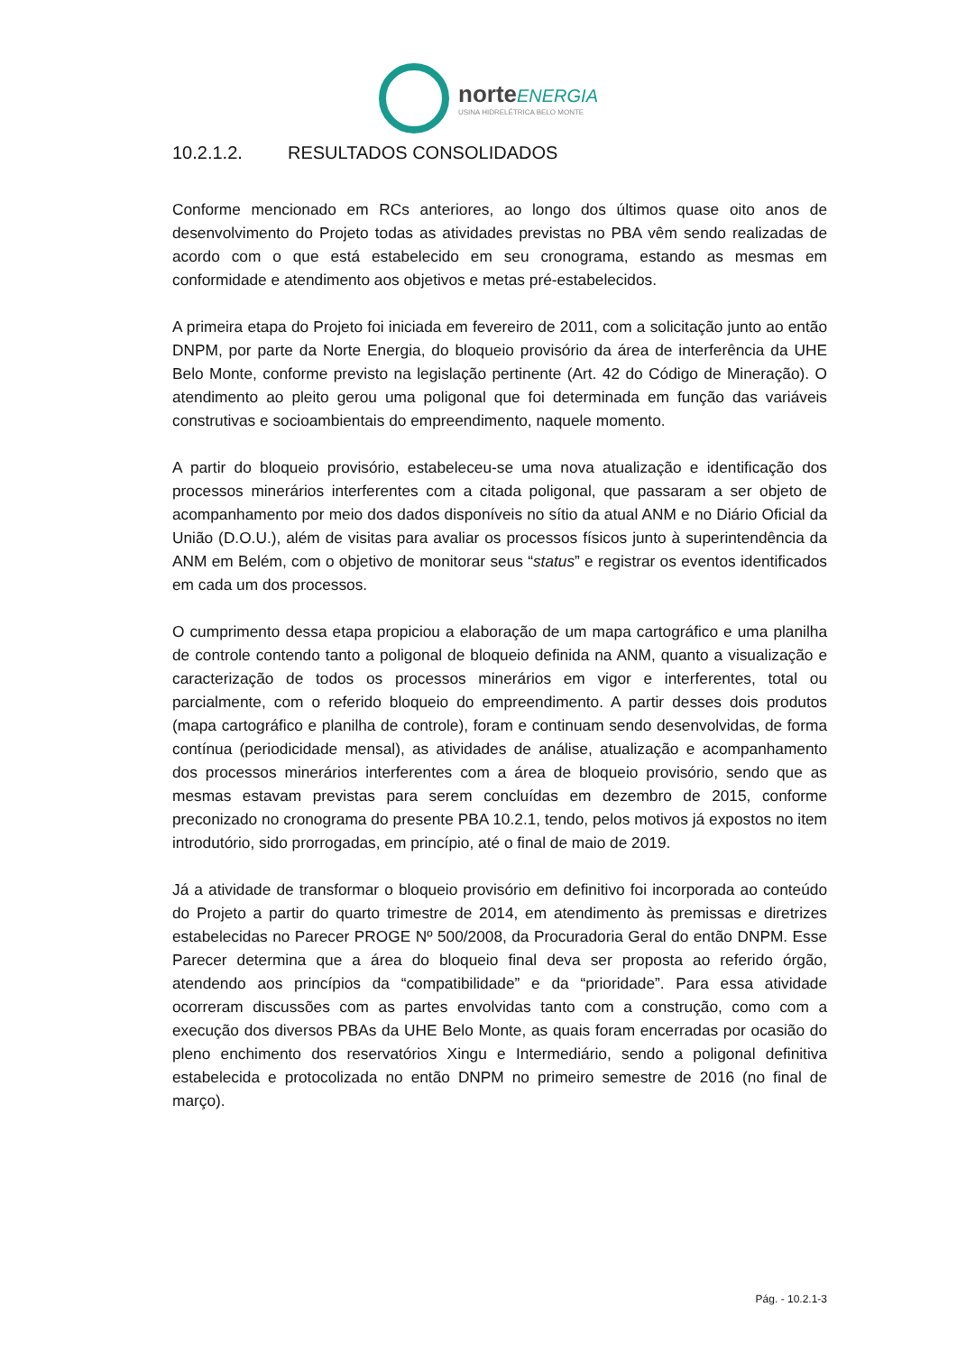norteENERGIA
USINA HIDRELÉTRICA BELO MONTE
10.2.1.2. RESULTADOS CONSOLIDADOS
Conforme mencionado em RCs anteriores, ao longo dos últimos quase oito anos de desenvolvimento do Projeto todas as atividades previstas no PBA vêm sendo realizadas de acordo com o que está estabelecido em seu cronograma, estando as mesmas em conformidade e atendimento aos objetivos e metas pré-estabelecidos.
A primeira etapa do Projeto foi iniciada em fevereiro de 2011, com a solicitação junto ao então DNPM, por parte da Norte Energia, do bloqueio provisório da área de interferência da UHE Belo Monte, conforme previsto na legislação pertinente (Art. 42 do Código de Mineração). O atendimento ao pleito gerou uma poligonal que foi determinada em função das variáveis construtivas e socioambientais do empreendimento, naquele momento.
A partir do bloqueio provisório, estabeleceu-se uma nova atualização e identificação dos processos minerários interferentes com a citada poligonal, que passaram a ser objeto de acompanhamento por meio dos dados disponíveis no sítio da atual ANM e no Diário Oficial da União (D.O.U.), além de visitas para avaliar os processos físicos junto à superintendência da ANM em Belém, com o objetivo de monitorar seus “status” e registrar os eventos identificados em cada um dos processos.
O cumprimento dessa etapa propiciou a elaboração de um mapa cartográfico e uma planilha de controle contendo tanto a poligonal de bloqueio definida na ANM, quanto a visualização e caracterização de todos os processos minerários em vigor e interferentes, total ou parcialmente, com o referido bloqueio do empreendimento. A partir desses dois produtos (mapa cartográfico e planilha de controle), foram e continuam sendo desenvolvidas, de forma contínua (periodicidade mensal), as atividades de análise, atualização e acompanhamento dos processos minerários interferentes com a área de bloqueio provisório, sendo que as mesmas estavam previstas para serem concluídas em dezembro de 2015, conforme preconizado no cronograma do presente PBA 10.2.1, tendo, pelos motivos já expostos no item introdutório, sido prorrogadas, em princípio, até o final de maio de 2019.
Já a atividade de transformar o bloqueio provisório em definitivo foi incorporada ao conteúdo do Projeto a partir do quarto trimestre de 2014, em atendimento às premissas e diretrizes estabelecidas no Parecer PROGE Nº 500/2008, da Procuradoria Geral do então DNPM. Esse Parecer determina que a área do bloqueio final deva ser proposta ao referido órgão, atendendo aos princípios da “compatibilidade” e da “prioridade”. Para essa atividade ocorreram discussões com as partes envolvidas tanto com a construção, como com a execução dos diversos PBAs da UHE Belo Monte, as quais foram encerradas por ocasião do pleno enchimento dos reservatórios Xingu e Intermediário, sendo a poligonal definitiva estabelecida e protocolizada no então DNPM no primeiro semestre de 2016 (no final de março).
Pág. - 10.2.1-3